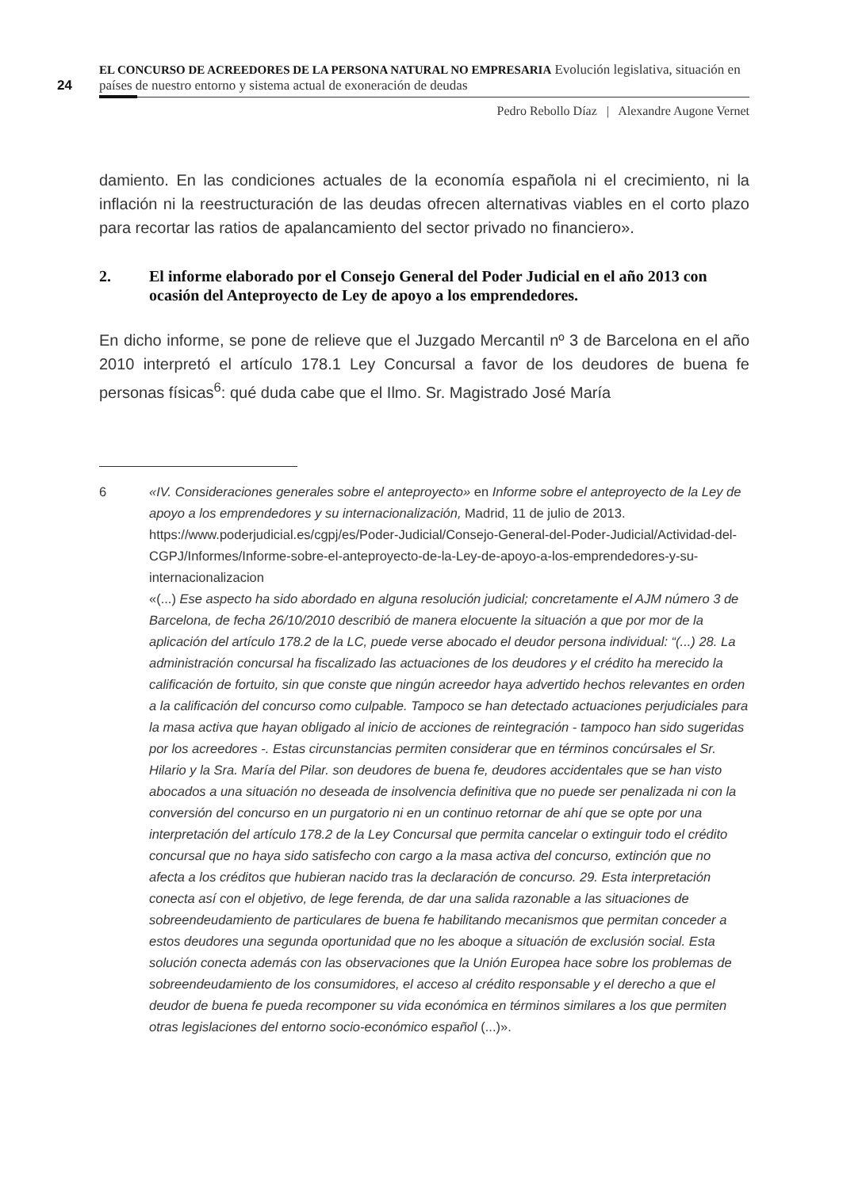24
EL CONCURSO DE ACREEDORES DE LA PERSONA NATURAL NO EMPRESARIA Evolución legislativa, situación en países de nuestro entorno y sistema actual de exoneración de deudas
Pedro Rebollo Díaz | Alexandre Augone Vernet
damiento. En las condiciones actuales de la economía española ni el crecimiento, ni la inflación ni la reestructuración de las deudas ofrecen alternativas viables en el corto plazo para recortar las ratios de apalancamiento del sector privado no financiero».
2. El informe elaborado por el Consejo General del Poder Judicial en el año 2013 con ocasión del Anteproyecto de Ley de apoyo a los emprendedores.
En dicho informe, se pone de relieve que el Juzgado Mercantil nº 3 de Barcelona en el año 2010 interpretó el artículo 178.1 Ley Concursal a favor de los deudores de buena fe personas físicas<sup>6</sup>: qué duda cabe que el Ilmo. Sr. Magistrado José María
6 «IV. Consideraciones generales sobre el anteproyecto» en Informe sobre el anteproyecto de la Ley de apoyo a los emprendedores y su internacionalización, Madrid, 11 de julio de 2013.
https://www.poderjudicial.es/cgpj/es/Poder-Judicial/Consejo-General-del-Poder-Judicial/Actividad-del-CGPJ/Informes/Informe-sobre-el-anteproyecto-de-la-Ley-de-apoyo-a-los-emprendedores-y-su-internacionalizacion
«(...) Ese aspecto ha sido abordado en alguna resolución judicial; concretamente el AJM número 3 de Barcelona, de fecha 26/10/2010 describió de manera elocuente la situación a que por mor de la aplicación del artículo 178.2 de la LC, puede verse abocado el deudor persona individual: “(...) 28. La administración concursal ha fiscalizado las actuaciones de los deudores y el crédito ha merecido la calificación de fortuito, sin que conste que ningún acreedor haya advertido hechos relevantes en orden a la calificación del concurso como culpable. Tampoco se han detectado actuaciones perjudiciales para la masa activa que hayan obligado al inicio de acciones de reintegración - tampoco han sido sugeridas por los acreedores -. Estas circunstancias permiten considerar que en términos concúrsales el Sr. Hilario y la Sra. María del Pilar. son deudores de buena fe, deudores accidentales que se han visto abocados a una situación no deseada de insolvencia definitiva que no puede ser penalizada ni con la conversión del concurso en un purgatorio ni en un continuo retornar de ahí que se opte por una interpretación del artículo 178.2 de la Ley Concursal que permita cancelar o extinguir todo el crédito concursal que no haya sido satisfecho con cargo a la masa activa del concurso, extinción que no afecta a los créditos que hubieran nacido tras la declaración de concurso. 29. Esta interpretación conecta así con el objetivo, de lege ferenda, de dar una salida razonable a las situaciones de sobreendeudamiento de particulares de buena fe habilitando mecanismos que permitan conceder a estos deudores una segunda oportunidad que no les aboque a situación de exclusión social. Esta solución conecta además con las observaciones que la Unión Europea hace sobre los problemas de sobreendeudamiento de los consumidores, el acceso al crédito responsable y el derecho a que el deudor de buena fe pueda recomponer su vida económica en términos similares a los que permiten otras legislaciones del entorno socio-económico español (...)».